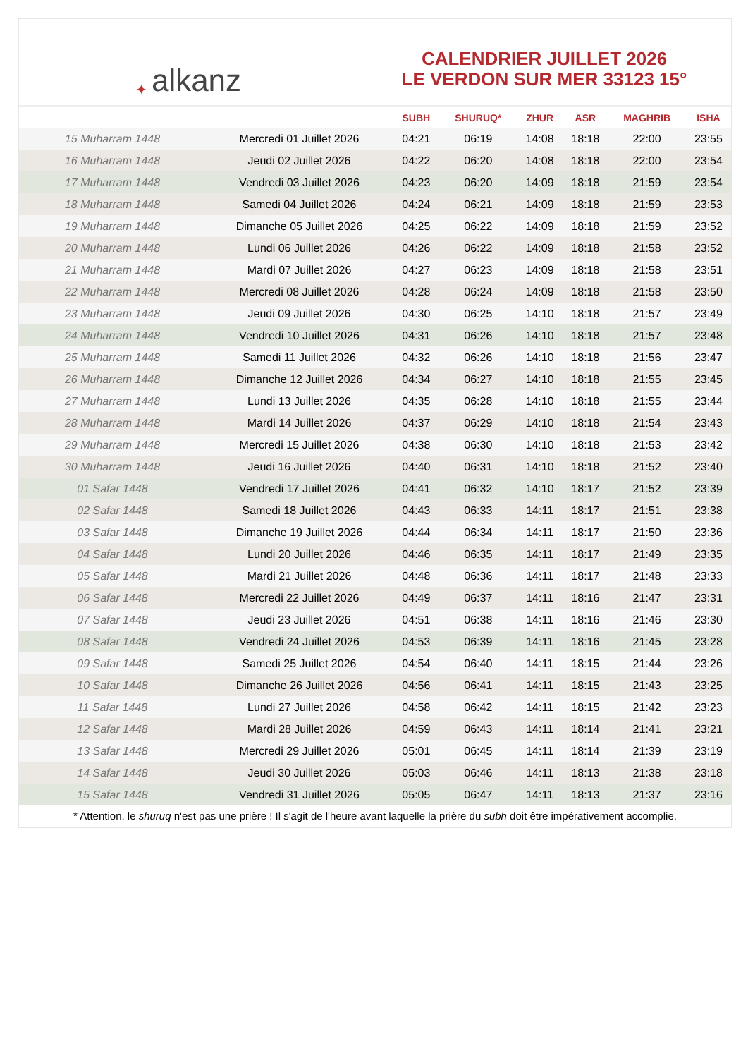✦ alkanz
CALENDRIER JUILLET 2026
LE VERDON SUR MER 33123 15°
| | | SUBH | SHURUQ* | ZHUR | ASR | MAGHRIB | ISHA |
| --- | --- | --- | --- | --- | --- | --- | --- |
| 15 Muharram 1448 | Mercredi 01 Juillet 2026 | 04:21 | 06:19 | 14:08 | 18:18 | 22:00 | 23:55 |
| 16 Muharram 1448 | Jeudi 02 Juillet 2026 | 04:22 | 06:20 | 14:08 | 18:18 | 22:00 | 23:54 |
| 17 Muharram 1448 | Vendredi 03 Juillet 2026 | 04:23 | 06:20 | 14:09 | 18:18 | 21:59 | 23:54 |
| 18 Muharram 1448 | Samedi 04 Juillet 2026 | 04:24 | 06:21 | 14:09 | 18:18 | 21:59 | 23:53 |
| 19 Muharram 1448 | Dimanche 05 Juillet 2026 | 04:25 | 06:22 | 14:09 | 18:18 | 21:59 | 23:52 |
| 20 Muharram 1448 | Lundi 06 Juillet 2026 | 04:26 | 06:22 | 14:09 | 18:18 | 21:58 | 23:52 |
| 21 Muharram 1448 | Mardi 07 Juillet 2026 | 04:27 | 06:23 | 14:09 | 18:18 | 21:58 | 23:51 |
| 22 Muharram 1448 | Mercredi 08 Juillet 2026 | 04:28 | 06:24 | 14:09 | 18:18 | 21:58 | 23:50 |
| 23 Muharram 1448 | Jeudi 09 Juillet 2026 | 04:30 | 06:25 | 14:10 | 18:18 | 21:57 | 23:49 |
| 24 Muharram 1448 | Vendredi 10 Juillet 2026 | 04:31 | 06:26 | 14:10 | 18:18 | 21:57 | 23:48 |
| 25 Muharram 1448 | Samedi 11 Juillet 2026 | 04:32 | 06:26 | 14:10 | 18:18 | 21:56 | 23:47 |
| 26 Muharram 1448 | Dimanche 12 Juillet 2026 | 04:34 | 06:27 | 14:10 | 18:18 | 21:55 | 23:45 |
| 27 Muharram 1448 | Lundi 13 Juillet 2026 | 04:35 | 06:28 | 14:10 | 18:18 | 21:55 | 23:44 |
| 28 Muharram 1448 | Mardi 14 Juillet 2026 | 04:37 | 06:29 | 14:10 | 18:18 | 21:54 | 23:43 |
| 29 Muharram 1448 | Mercredi 15 Juillet 2026 | 04:38 | 06:30 | 14:10 | 18:18 | 21:53 | 23:42 |
| 30 Muharram 1448 | Jeudi 16 Juillet 2026 | 04:40 | 06:31 | 14:10 | 18:18 | 21:52 | 23:40 |
| 01 Safar 1448 | Vendredi 17 Juillet 2026 | 04:41 | 06:32 | 14:10 | 18:17 | 21:52 | 23:39 |
| 02 Safar 1448 | Samedi 18 Juillet 2026 | 04:43 | 06:33 | 14:11 | 18:17 | 21:51 | 23:38 |
| 03 Safar 1448 | Dimanche 19 Juillet 2026 | 04:44 | 06:34 | 14:11 | 18:17 | 21:50 | 23:36 |
| 04 Safar 1448 | Lundi 20 Juillet 2026 | 04:46 | 06:35 | 14:11 | 18:17 | 21:49 | 23:35 |
| 05 Safar 1448 | Mardi 21 Juillet 2026 | 04:48 | 06:36 | 14:11 | 18:17 | 21:48 | 23:33 |
| 06 Safar 1448 | Mercredi 22 Juillet 2026 | 04:49 | 06:37 | 14:11 | 18:16 | 21:47 | 23:31 |
| 07 Safar 1448 | Jeudi 23 Juillet 2026 | 04:51 | 06:38 | 14:11 | 18:16 | 21:46 | 23:30 |
| 08 Safar 1448 | Vendredi 24 Juillet 2026 | 04:53 | 06:39 | 14:11 | 18:16 | 21:45 | 23:28 |
| 09 Safar 1448 | Samedi 25 Juillet 2026 | 04:54 | 06:40 | 14:11 | 18:15 | 21:44 | 23:26 |
| 10 Safar 1448 | Dimanche 26 Juillet 2026 | 04:56 | 06:41 | 14:11 | 18:15 | 21:43 | 23:25 |
| 11 Safar 1448 | Lundi 27 Juillet 2026 | 04:58 | 06:42 | 14:11 | 18:15 | 21:42 | 23:23 |
| 12 Safar 1448 | Mardi 28 Juillet 2026 | 04:59 | 06:43 | 14:11 | 18:14 | 21:41 | 23:21 |
| 13 Safar 1448 | Mercredi 29 Juillet 2026 | 05:01 | 06:45 | 14:11 | 18:14 | 21:39 | 23:19 |
| 14 Safar 1448 | Jeudi 30 Juillet 2026 | 05:03 | 06:46 | 14:11 | 18:13 | 21:38 | 23:18 |
| 15 Safar 1448 | Vendredi 31 Juillet 2026 | 05:05 | 06:47 | 14:11 | 18:13 | 21:37 | 23:16 |
* Attention, le shuruq n'est pas une prière ! Il s'agit de l'heure avant laquelle la prière du subh doit être impérativement accomplie.